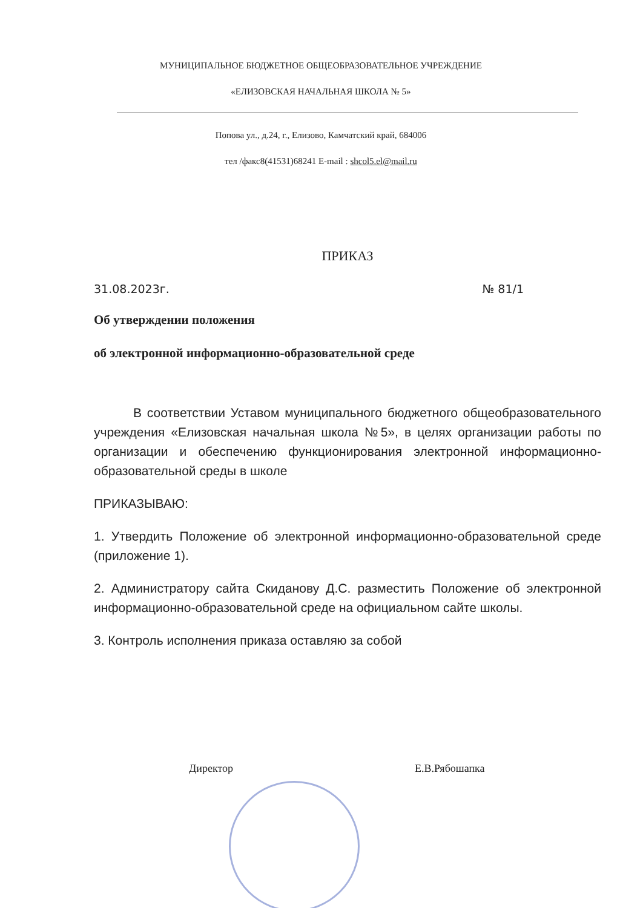МУНИЦИПАЛЬНОЕ БЮДЖЕТНОЕ ОБЩЕОБРАЗОВАТЕЛЬНОЕ УЧРЕЖДЕНИЕ
«ЕЛИЗОВСКАЯ НАЧАЛЬНАЯ ШКОЛА № 5»
Попова ул., д.24, г., Елизово, Камчатский край, 684006
тел /факс8(41531)68241 E-mail : shcol5.el@mail.ru
ПРИКАЗ
31.08.2023г. № 81/1
Об утверждении положения
об электронной информационно-образовательной среде
В соответствии Уставом муниципального бюджетного общеобразовательного учреждения «Елизовская начальная школа №5», в целях организации работы по организации и обеспечению функционирования электронной информационно-образовательной среды в школе
ПРИКАЗЫВАЮ:
1. Утвердить Положение об электронной информационно-образовательной среде (приложение 1).
2. Администратору сайта Скиданову Д.С. разместить Положение об электронной информационно-образовательной среде на официальном сайте школы.
3. Контроль исполнения приказа оставляю за собой
Директор Е.В.Рябошапка